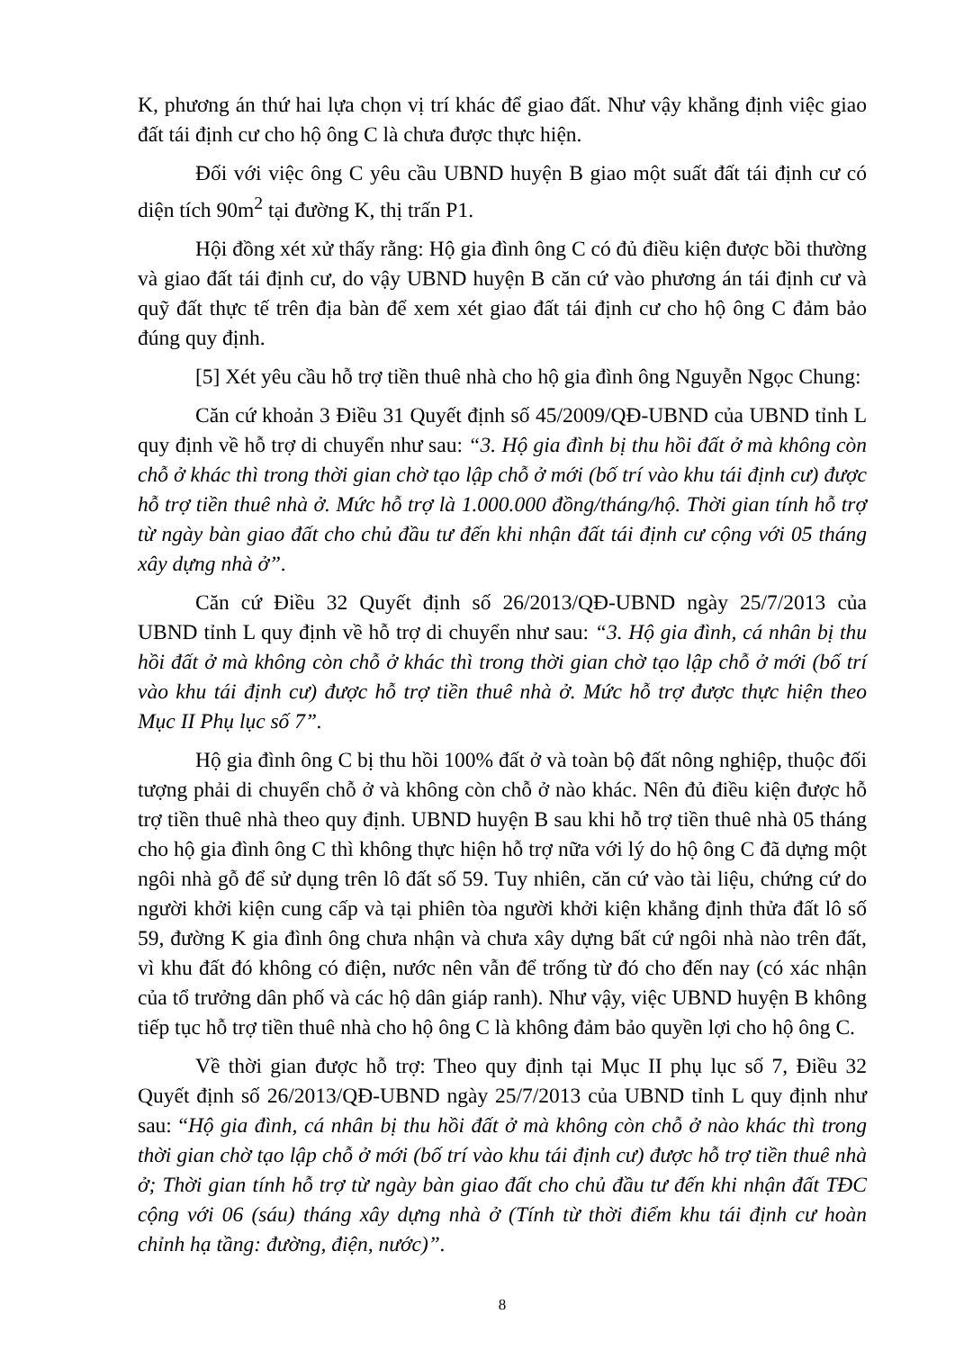K, phương án thứ hai lựa chọn vị trí khác để giao đất. Như vậy khẳng định việc giao đất tái định cư cho hộ ông C là chưa được thực hiện.
Đối với việc ông C yêu cầu UBND huyện B giao một suất đất tái định cư có diện tích 90m<sup>2</sup> tại đường K, thị trấn P1.
Hội đồng xét xử thấy rằng: Hộ gia đình ông C có đủ điều kiện được bồi thường và giao đất tái định cư, do vậy UBND huyện B căn cứ vào phương án tái định cư và quỹ đất thực tế trên địa bàn để xem xét giao đất tái định cư cho hộ ông C đảm bảo đúng quy định.
[5] Xét yêu cầu hỗ trợ tiền thuê nhà cho hộ gia đình ông Nguyễn Ngọc Chung:
Căn cứ khoản 3 Điều 31 Quyết định số 45/2009/QĐ-UBND của UBND tỉnh L quy định về hỗ trợ di chuyển như sau: “3. Hộ gia đình bị thu hồi đất ở mà không còn chỗ ở khác thì trong thời gian chờ tạo lập chỗ ở mới (bố trí vào khu tái định cư) được hỗ trợ tiền thuê nhà ở. Mức hỗ trợ là 1.000.000 đồng/tháng/hộ. Thời gian tính hỗ trợ từ ngày bàn giao đất cho chủ đầu tư đến khi nhận đất tái định cư cộng với 05 tháng xây dựng nhà ở”.
Căn cứ Điều 32 Quyết định số 26/2013/QĐ-UBND ngày 25/7/2013 của UBND tỉnh L quy định về hỗ trợ di chuyển như sau: “3. Hộ gia đình, cá nhân bị thu hồi đất ở mà không còn chỗ ở khác thì trong thời gian chờ tạo lập chỗ ở mới (bố trí vào khu tái định cư) được hỗ trợ tiền thuê nhà ở. Mức hỗ trợ được thực hiện theo Mục II Phụ lục số 7”.
Hộ gia đình ông C bị thu hồi 100% đất ở và toàn bộ đất nông nghiệp, thuộc đối tượng phải di chuyển chỗ ở và không còn chỗ ở nào khác. Nên đủ điều kiện được hỗ trợ tiền thuê nhà theo quy định. UBND huyện B sau khi hỗ trợ tiền thuê nhà 05 tháng cho hộ gia đình ông C thì không thực hiện hỗ trợ nữa với lý do hộ ông C đã dựng một ngôi nhà gỗ để sử dụng trên lô đất số 59. Tuy nhiên, căn cứ vào tài liệu, chứng cứ do người khởi kiện cung cấp và tại phiên tòa người khởi kiện khẳng định thửa đất lô số 59, đường K gia đình ông chưa nhận và chưa xây dựng bất cứ ngôi nhà nào trên đất, vì khu đất đó không có điện, nước nên vẫn để trống từ đó cho đến nay (có xác nhận của tổ trưởng dân phố và các hộ dân giáp ranh). Như vậy, việc UBND huyện B không tiếp tục hỗ trợ tiền thuê nhà cho hộ ông C là không đảm bảo quyền lợi cho hộ ông C.
Về thời gian được hỗ trợ: Theo quy định tại Mục II phụ lục số 7, Điều 32 Quyết định số 26/2013/QĐ-UBND ngày 25/7/2013 của UBND tỉnh L quy định như sau: “Hộ gia đình, cá nhân bị thu hồi đất ở mà không còn chỗ ở nào khác thì trong thời gian chờ tạo lập chỗ ở mới (bố trí vào khu tái định cư) được hỗ trợ tiền thuê nhà ở; Thời gian tính hỗ trợ từ ngày bàn giao đất cho chủ đầu tư đến khi nhận đất TĐC cộng với 06 (sáu) tháng xây dựng nhà ở (Tính từ thời điểm khu tái định cư hoàn chỉnh hạ tầng: đường, điện, nước)”.
8